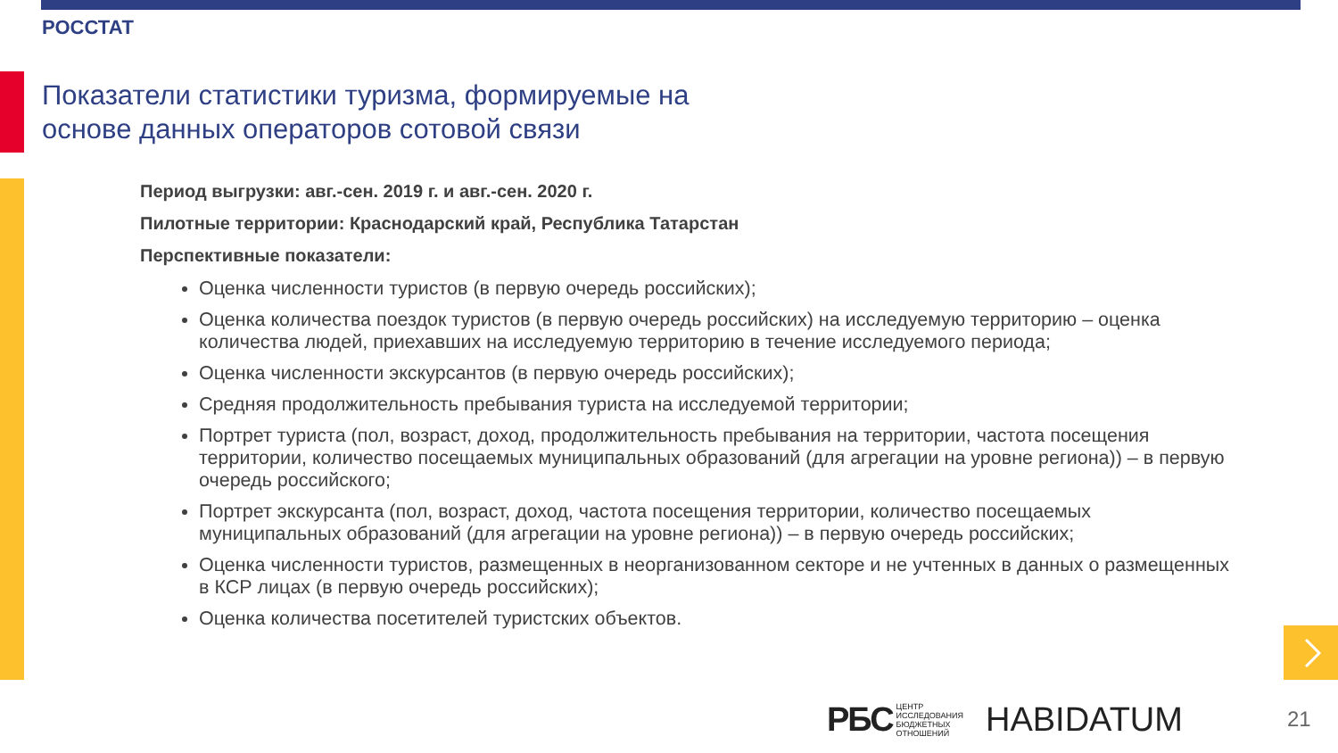РОССТАТ
Показатели статистики туризма, формируемые на
основе данных операторов сотовой связи
Период выгрузки: авг.-сен. 2019 г. и авг.-сен. 2020 г.
Пилотные территории: Краснодарский край, Республика Татарстан
Перспективные показатели:
Оценка численности туристов (в первую очередь российских);
Оценка количества поездок туристов (в первую очередь российских) на исследуемую территорию – оценка количества людей, приехавших на исследуемую территорию в течение исследуемого периода;
Оценка численности экскурсантов (в первую очередь российских);
Средняя продолжительность пребывания туриста на исследуемой территории;
Портрет туриста (пол, возраст, доход, продолжительность пребывания на территории, частота посещения территории, количество посещаемых муниципальных образований (для агрегации на уровне региона)) – в первую очередь российского;
Портрет экскурсанта (пол, возраст, доход, частота посещения территории, количество посещаемых муниципальных образований (для агрегации на уровне региона)) – в первую очередь российских;
Оценка численности туристов, размещенных в неорганизованном секторе и не учтенных в данных о размещенных в КСР лицах (в первую очередь российских);
Оценка количества посетителей туристских объектов.
РБС ЦЕНТР
ИССЛЕДОВАНИЯ
БЮДЖЕТНЫХ
ОТНОШЕНИЙ
HABIDATUM
21